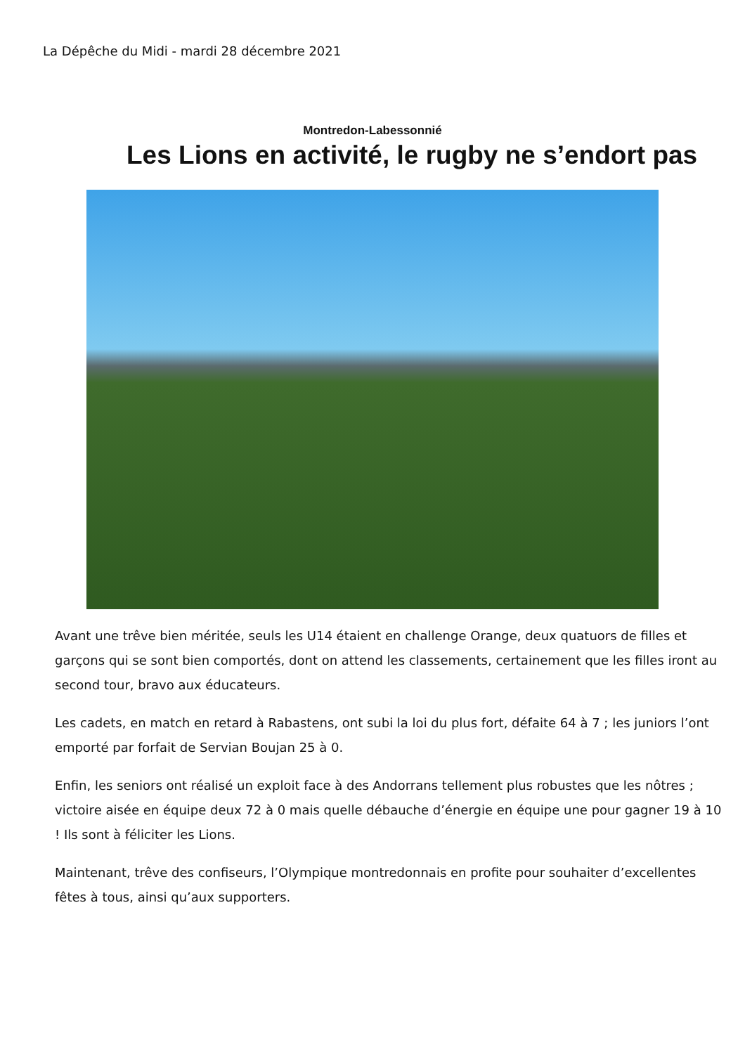La Dépêche du Midi - mardi 28 décembre 2021
Montredon-Labessonnié
Les Lions en activité, le rugby ne s’endort pas
Avant une trêve bien méritée, seuls les U14 étaient en challenge Orange, deux quatuors de filles et garçons qui se sont bien comportés, dont on attend les classements, certainement que les filles iront au second tour, bravo aux éducateurs.
Les cadets, en match en retard à Rabastens, ont subi la loi du plus fort, défaite 64 à 7 ; les juniors l’ont emporté par forfait de Servian Boujan 25 à 0.
Enfin, les seniors ont réalisé un exploit face à des Andorrans tellement plus robustes que les nôtres ; victoire aisée en équipe deux 72 à 0 mais quelle débauche d’énergie en équipe une pour gagner 19 à 10 ! Ils sont à féliciter les Lions.
Maintenant, trêve des confiseurs, l’Olympique montredonnais en profite pour souhaiter d’excellentes fêtes à tous, ainsi qu’aux supporters.